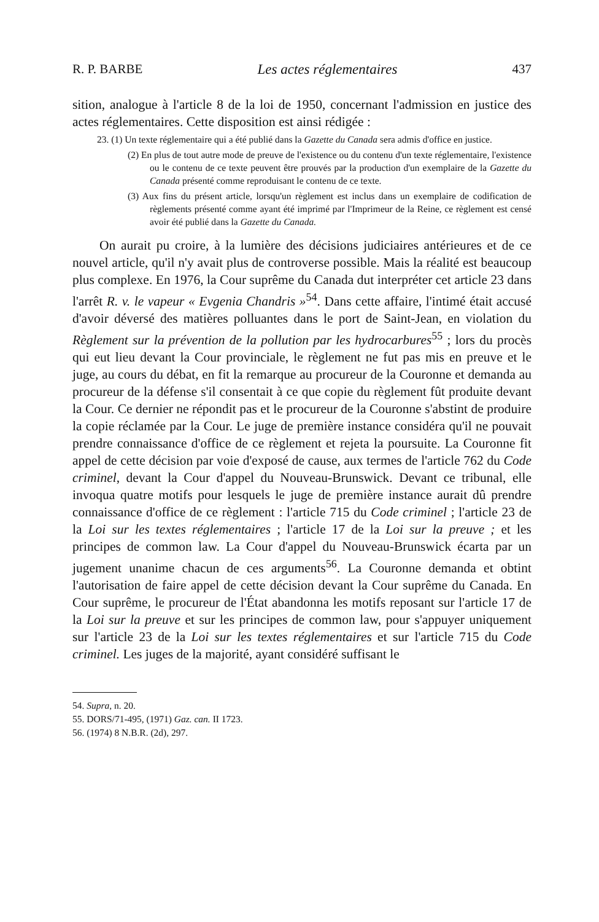R. P. BARBE Les actes réglementaires 437
sition, analogue à l'article 8 de la loi de 1950, concernant l'admission en justice des actes réglementaires. Cette disposition est ainsi rédigée :
23. (1) Un texte réglementaire qui a été publié dans la Gazette du Canada sera admis d'office en justice.
(2) En plus de tout autre mode de preuve de l'existence ou du contenu d'un texte réglementaire, l'existence ou le contenu de ce texte peuvent être prouvés par la production d'un exemplaire de la Gazette du Canada présenté comme reproduisant le contenu de ce texte.
(3) Aux fins du présent article, lorsqu'un règlement est inclus dans un exemplaire de codification de règlements présenté comme ayant été imprimé par l'Imprimeur de la Reine, ce règlement est censé avoir été publié dans la Gazette du Canada.
On aurait pu croire, à la lumière des décisions judiciaires antérieures et de ce nouvel article, qu'il n'y avait plus de controverse possible. Mais la réalité est beaucoup plus complexe. En 1976, la Cour suprême du Canada dut interpréter cet article 23 dans l'arrêt R. v. le vapeur « Evgenia Chandris »<sup>54</sup>. Dans cette affaire, l'intimé était accusé d'avoir déversé des matières polluantes dans le port de Saint-Jean, en violation du Règlement sur la prévention de la pollution par les hydrocarbures<sup>55</sup> ; lors du procès qui eut lieu devant la Cour provinciale, le règlement ne fut pas mis en preuve et le juge, au cours du débat, en fit la remarque au procureur de la Couronne et demanda au procureur de la défense s'il consentait à ce que copie du règlement fût produite devant la Cour. Ce dernier ne répondit pas et le procureur de la Couronne s'abstint de produire la copie réclamée par la Cour. Le juge de première instance considéra qu'il ne pouvait prendre connaissance d'office de ce règlement et rejeta la poursuite. La Couronne fit appel de cette décision par voie d'exposé de cause, aux termes de l'article 762 du Code criminel, devant la Cour d'appel du Nouveau-Brunswick. Devant ce tribunal, elle invoqua quatre motifs pour lesquels le juge de première instance aurait dû prendre connaissance d'office de ce règlement : l'article 715 du Code criminel ; l'article 23 de la Loi sur les textes réglementaires ; l'article 17 de la Loi sur la preuve ; et les principes de common law. La Cour d'appel du Nouveau-Brunswick écarta par un jugement unanime chacun de ces arguments<sup>56</sup>. La Couronne demanda et obtint l'autorisation de faire appel de cette décision devant la Cour suprême du Canada. En Cour suprême, le procureur de l'État abandonna les motifs reposant sur l'article 17 de la Loi sur la preuve et sur les principes de common law, pour s'appuyer uniquement sur l'article 23 de la Loi sur les textes réglementaires et sur l'article 715 du Code criminel. Les juges de la majorité, ayant considéré suffisant le
54. Supra, n. 20.
55. DORS/71-495, (1971) Gaz. can. II 1723.
56. (1974) 8 N.B.R. (2d), 297.